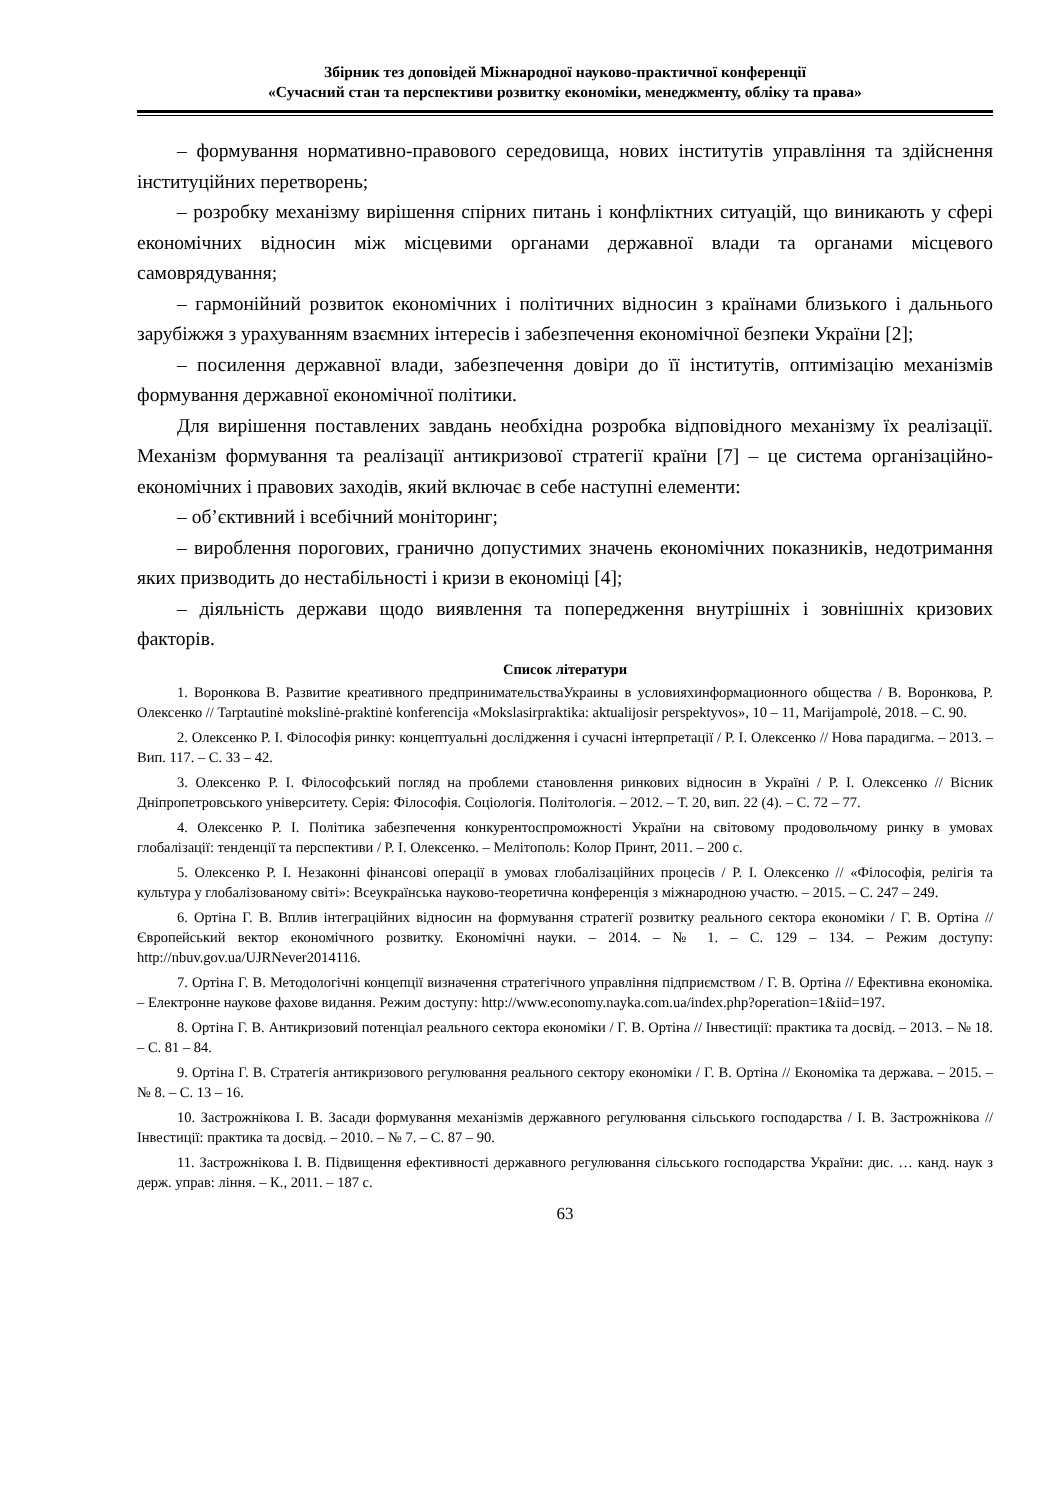Збірник тез доповідей Міжнародної науково-практичної конференції
«Сучасний стан та перспективи розвитку економіки, менеджменту, обліку та права»
– формування нормативно-правового середовища, нових інститутів управління та здійснення інституційних перетворень;
– розробку механізму вирішення спірних питань і конфліктних ситуацій, що виникають у сфері економічних відносин між місцевими органами державної влади та органами місцевого самоврядування;
– гармонійний розвиток економічних і політичних відносин з країнами близького і дальнього зарубіжжя з урахуванням взаємних інтересів і забезпечення економічної безпеки України [2];
– посилення державної влади, забезпечення довіри до її інститутів, оптимізацію механізмів формування державної економічної політики.
Для вирішення поставлених завдань необхідна розробка відповідного механізму їх реалізації. Механізм формування та реалізації антикризової стратегії країни [7] – це система організаційно-економічних і правових заходів, який включає в себе наступні елементи:
– об’єктивний і всебічний моніторинг;
– вироблення порогових, гранично допустимих значень економічних показників, недотримання яких призводить до нестабільності і кризи в економіці [4];
– діяльність держави щодо виявлення та попередження внутрішніх і зовнішніх кризових факторів.
Список літератури
1. Воронкова В. Развитие креативного предпринимательстваУкраины в условияхинформационного общества / В. Воронкова, Р. Олексенко // Tarptautinė mokslinė-praktinė konferencija «Mokslasirpraktika: aktualijosir perspektyvos», 10 – 11, Marijampolė, 2018. – С. 90.
2. Олексенко Р. І. Філософія ринку: концептуальні дослідження і сучасні інтерпретації / Р. І. Олексенко // Нова парадигма. – 2013. – Вип. 117. – С. 33 – 42.
3. Олексенко Р. І. Філософський погляд на проблеми становлення ринкових відносин в Україні / Р. І. Олексенко // Вісник Дніпропетровського університету. Серія: Філософія. Соціологія. Політологія. – 2012. – Т. 20, вип. 22 (4). – С. 72 – 77.
4. Олексенко Р. І. Політика забезпечення конкурентоспроможності України на світовому продовольчому ринку в умовах глобалізації: тенденції та перспективи / Р. І. Олексенко. – Мелітополь: Колор Принт, 2011. – 200 с.
5. Олексенко Р. І. Незаконні фінансові операції в умовах глобалізаційних процесів / Р. І. Олексенко // «Філософія, релігія та культура у глобалізованому світі»: Всеукраїнська науково-теоретична конференція з міжнародною участю. – 2015. – С. 247 – 249.
6. Ортіна Г. В. Вплив інтеграційних відносин на формування стратегії розвитку реального сектора економіки / Г. В. Ортіна // Європейський вектор економічного розвитку. Економічні науки. – 2014. – № 1. – С. 129 – 134. – Режим доступу: http://nbuv.gov.ua/UJRNever2014116.
7. Ортіна Г. В. Методологічні концепції визначення стратегічного управління підприємством / Г. В. Ортіна // Ефективна економіка. – Електронне наукове фахове видання. Режим доступу: http://www.economy.nayka.com.ua/index.php?operation=1&iid=197.
8. Ортіна Г. В. Антикризовий потенціал реального сектора економіки / Г. В. Ортіна // Інвестиції: практика та досвід. – 2013. – № 18. – С. 81 – 84.
9. Ортіна Г. В. Стратегія антикризового регулювання реального сектору економіки / Г. В. Ортіна // Економіка та держава. – 2015. – № 8. – С. 13 – 16.
10. Застрожнікова І. В. Засади формування механізмів державного регулювання сільського господарства / І. В. Застрожнікова // Інвестиції: практика та досвід. – 2010. – № 7. – С. 87 – 90.
11. Застрожнікова І. В. Підвищення ефективності державного регулювання сільського господарства України: дис. … канд. наук з держ. управ: ління. – К., 2011. – 187 с.
63